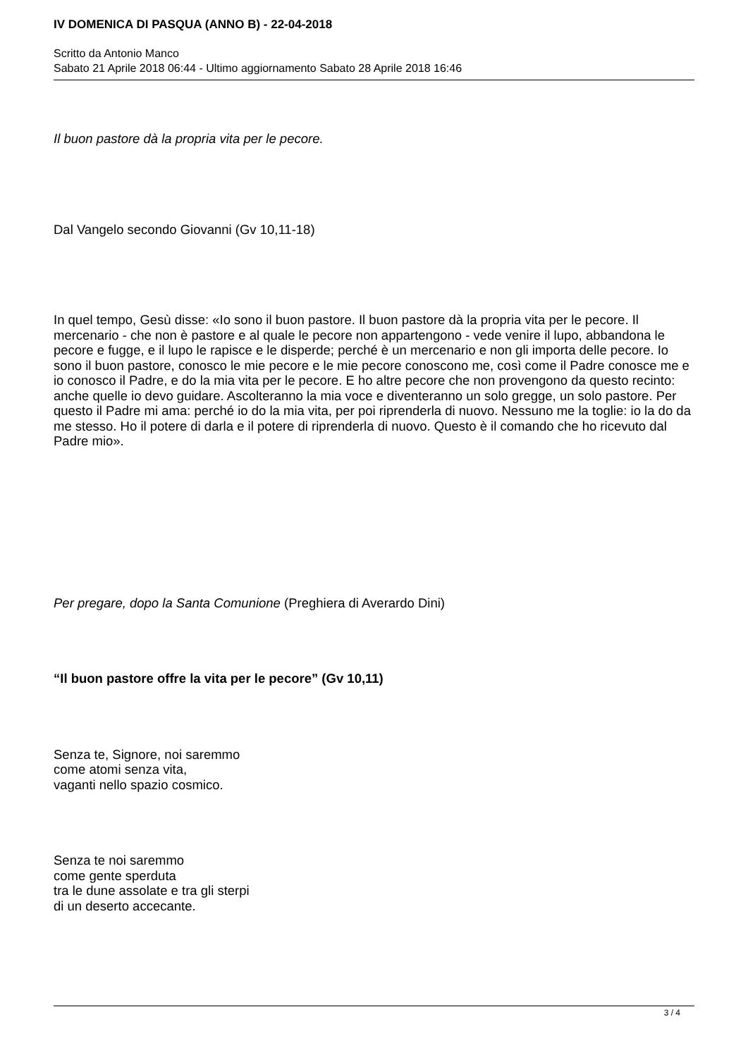IV DOMENICA DI PASQUA (ANNO B) - 22-04-2018
Scritto da Antonio Manco
Sabato 21 Aprile 2018 06:44 - Ultimo aggiornamento Sabato 28 Aprile 2018 16:46
Il buon pastore dà la propria vita per le pecore.
Dal Vangelo secondo Giovanni (Gv 10,11-18)
In quel tempo, Gesù disse: «Io sono il buon pastore. Il buon pastore dà la propria vita per le pecore. Il mercenario - che non è pastore e al quale le pecore non appartengono - vede venire il lupo, abbandona le pecore e fugge, e il lupo le rapisce e le disperde; perché è un mercenario e non gli importa delle pecore. Io sono il buon pastore, conosco le mie pecore e le mie pecore conoscono me, così come il Padre conosce me e io conosco il Padre, e do la mia vita per le pecore. E ho altre pecore che non provengono da questo recinto: anche quelle io devo guidare. Ascolteranno la mia voce e diventeranno un solo gregge, un solo pastore. Per questo il Padre mi ama: perché io do la mia vita, per poi riprenderla di nuovo. Nessuno me la toglie: io la do da me stesso. Ho il potere di darla e il potere di riprenderla di nuovo. Questo è il comando che ho ricevuto dal Padre mio».
Per pregare, dopo la Santa Comunione (Preghiera di Averardo Dini)
“Il buon pastore offre la vita per le pecore” (Gv 10,11)
Senza te, Signore, noi saremmo
come atomi senza vita,
vaganti nello spazio cosmico.
Senza te noi saremmo
come gente sperduta
tra le dune assolate e tra gli sterpi
di un deserto accecante.
3 / 4